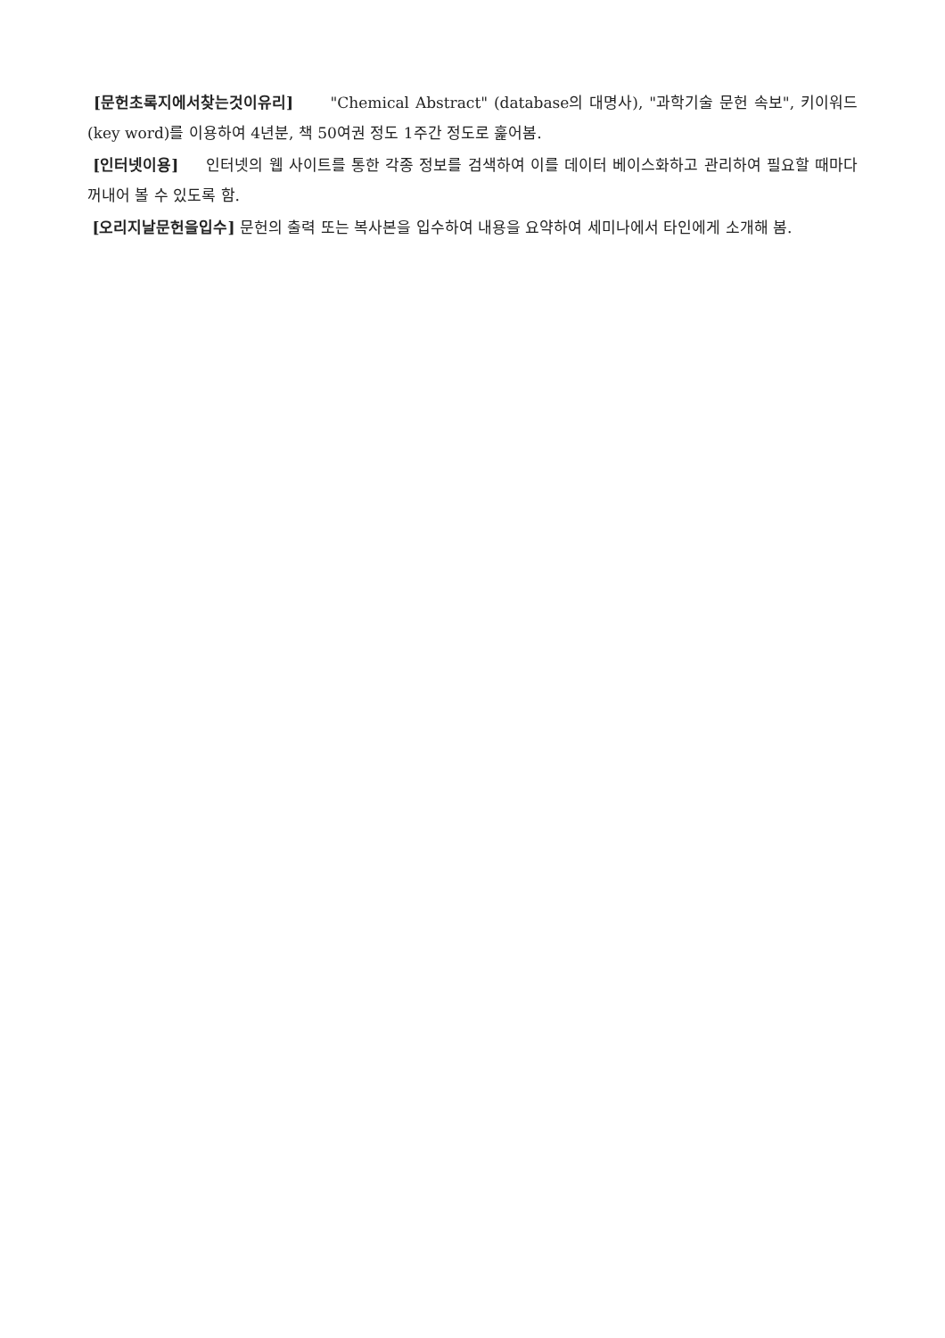[문헌초록지에서찾는것이유리] "Chemical Abstract" (database의 대명사), "과학기술 문헌 속보", 키이워드(key word)를 이용하여 4년분, 책 50여권 정도 1주간 정도로 훑어봄.
[인터넷이용] 인터넷의 웹 사이트를 통한 각종 정보를 검색하여 이를 데이터 베이스화하고 관리하여 필요할 때마다 꺼내어 볼 수 있도록 함.
[오리지날문헌을입수] 문헌의 출력 또는 복사본을 입수하여 내용을 요약하여 세미나에서 타인에게 소개해 봄.